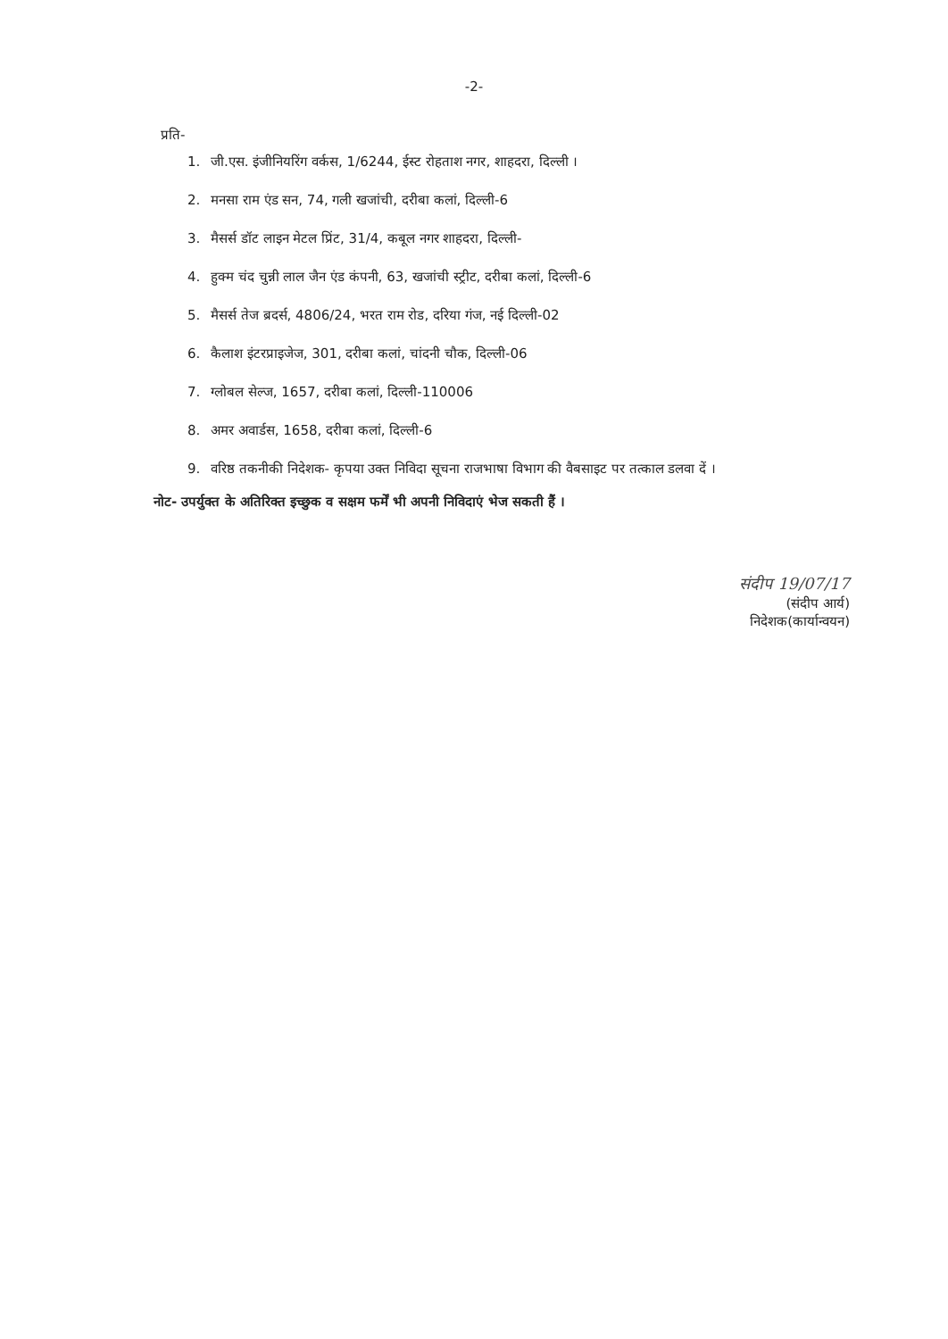-2-
प्रति-
1. जी.एस. इंजीनियरिंग वर्कस, 1/6244, ईस्ट रोहताश नगर, शाहदरा, दिल्ली ।
2. मनसा राम एंड सन, 74, गली खजांची, दरीबा कलां, दिल्ली-6
3. मैसर्स डॉट लाइन मेटल प्रिंट, 31/4, कबूल नगर शाहदरा, दिल्ली-
4. हुक्म चंद चुन्नी लाल जैन एंड कंपनी, 63, खजांची स्ट्रीट, दरीबा कलां, दिल्ली-6
5. मैसर्स तेज ब्रदर्स, 4806/24, भरत राम रोड, दरिया गंज, नई दिल्ली-02
6. कैलाश इंटरप्राइजेज, 301, दरीबा कलां, चांदनी चौक, दिल्ली-06
7. ग्लोबल सेल्ज, 1657, दरीबा कलां, दिल्ली-110006
8. अमर अवार्डस, 1658, दरीबा कलां, दिल्ली-6
9. वरिष्ठ तकनीकी निदेशक- कृपया उक्त निविदा सूचना राजभाषा विभाग की वैबसाइट पर तत्काल डलवा दें ।
नोट- उपर्युक्त के अतिरिक्त इच्छुक व सक्षम फर्में भी अपनी निविदाएं भेज सकती हैं ।
संदीप 19/07/17
(संदीप आर्य)
निदेशक(कार्यान्वयन)